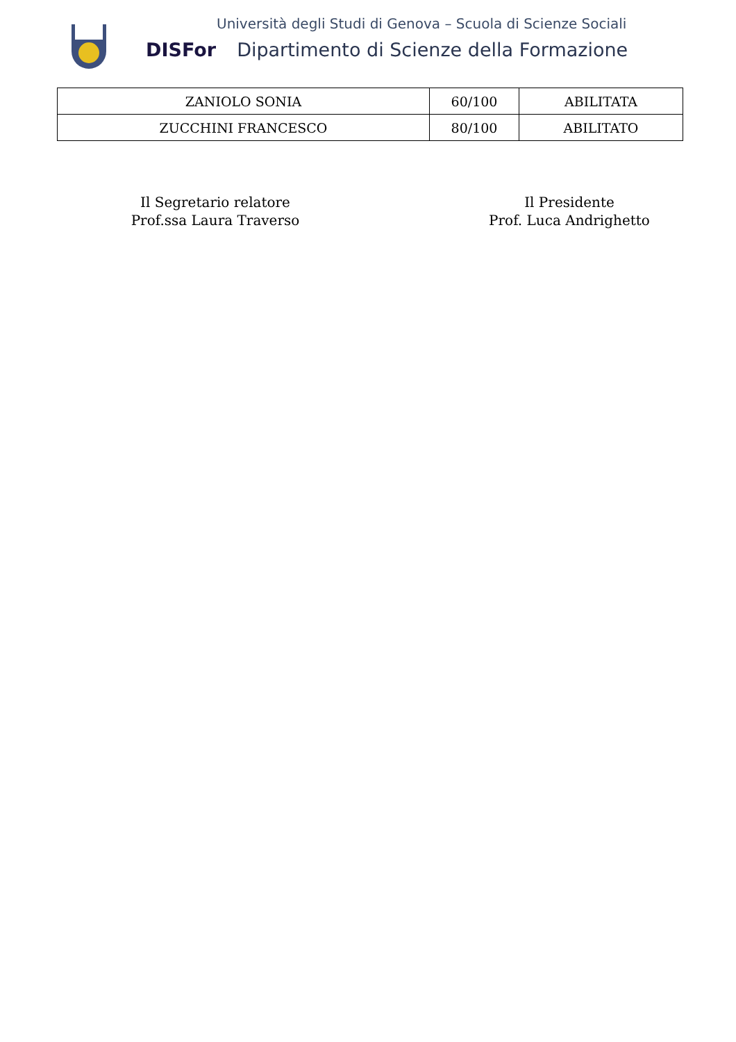Università degli Studi di Genova – Scuola di Scienze Sociali
DISFor Dipartimento di Scienze della Formazione
| ZANIOLO SONIA | 60/100 | ABILITATA |
| ZUCCHINI FRANCESCO | 80/100 | ABILITATO |
Il Segretario relatore
Prof.ssa Laura Traverso
Il Presidente
Prof. Luca Andrighetto